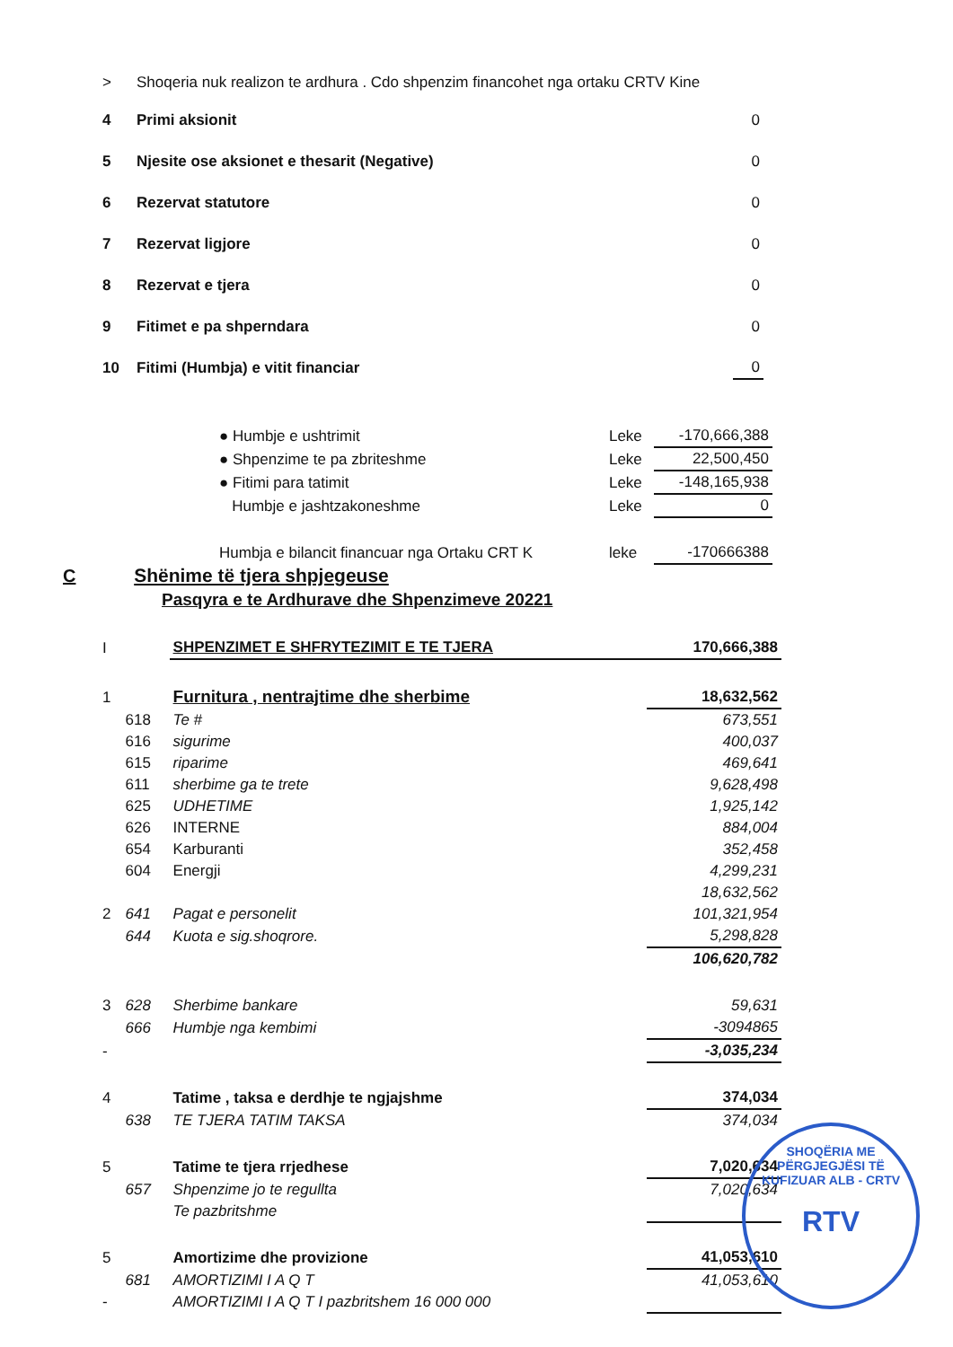| > | Shoqeria nuk realizon te ardhura . Cdo shpenzim financohet nga ortaku CRTV Kine | |
| 4 | Primi aksionit | 0 |
| 5 | Njesite ose aksionet e thesarit (Negative) | 0 |
| 6 | Rezervat statutore | 0 |
| 7 | Rezervat ligjore | 0 |
| 8 | Rezervat e tjera | 0 |
| 9 | Fitimet e pa shperndara | 0 |
| 10 | Fitimi (Humbja) e vitit financiar | 0 |
| ● Humbje e ushtrimit | Leke | -170,666,388 |
| ● Shpenzime te pa zbriteshme | Leke | 22,500,450 |
| ● Fitimi para tatimit | Leke | -148,165,938 |
| Humbje e jashtzakoneshme | Leke | 0 |
| Humbja e bilancit financuar nga Ortaku CRT K | leke | -170666388 |
C
Shënime të tjera shpjegeuse
Pasqyra e te Ardhurave dhe Shpenzimeve 20221
| I | | SHPENZIMET E SHFRYTEZIMIT E TE TJERA | 170,666,388 |
| 1 | | Furnitura , nentrajtime dhe sherbime | 18,632,562 |
| | 618 | Te # | 673,551 |
| | 616 | sigurime | 400,037 |
| | 615 | riparime | 469,641 |
| | 611 | sherbime ga te trete | 9,628,498 |
| | 625 | UDHETIME | 1,925,142 |
| | 626 | INTERNE | 884,004 |
| | 654 | Karburanti | 352,458 |
| | 604 | Energji | 4,299,231 |
| | | | 18,632,562 |
| 2 | 641 | Pagat e personelit | 101,321,954 |
| | 644 | Kuota e sig.shoqrore. | 5,298,828 |
| | | | 106,620,782 |
| 3 | 628 | Sherbime bankare | 59,631 |
| | 666 | Humbje nga kembimi | -3094865 |
| - | | | -3,035,234 |
| 4 | | Tatime , taksa e derdhje te ngjajshme | 374,034 |
| | 638 | TE TJERA TATIM TAKSA | 374,034 |
| 5 | | Tatime te tjera rrjedhese | 7,020,634 |
| | 657 | Shpenzime jo te regullta | 7,020,634 |
| | | Te pazbritshme | |
| 5 | | Amortizime dhe provizione | 41,053,610 |
| | 681 | AMORTIZIMI I A Q T | 41,053,610 |
| - | | AMORTIZIMI I A Q T I pazbritshem 16 000 000 | |
SHOQËRIA ME PËRGJEGJËSI TË KUFIZUAR ALB - CRTV
RTV